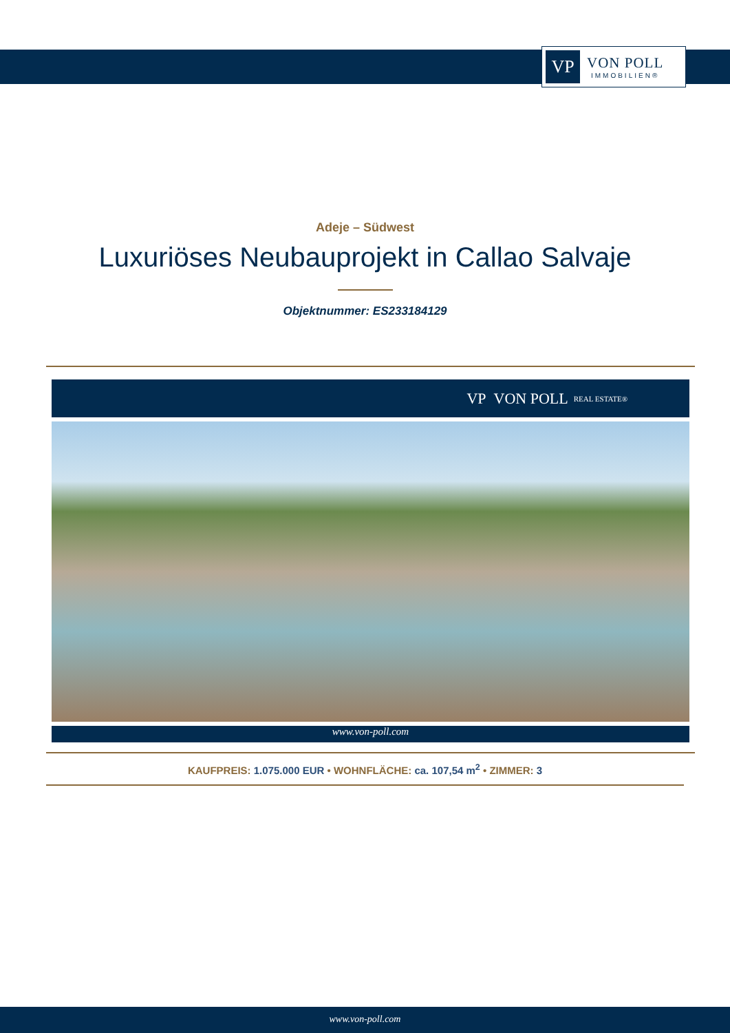VP
VON POLL
IMMOBILIEN®
Adeje – Südwest
Luxuriöses Neubauprojekt in Callao Salvaje
Objektnummer: ES233184129
VP VON POLL REAL ESTATE®
www.von-poll.com
KAUFPREIS: 1.075.000 EUR • WOHNFLÄCHE: ca. 107,54 m<sup>2</sup> • ZIMMER: 3
www.von-poll.com